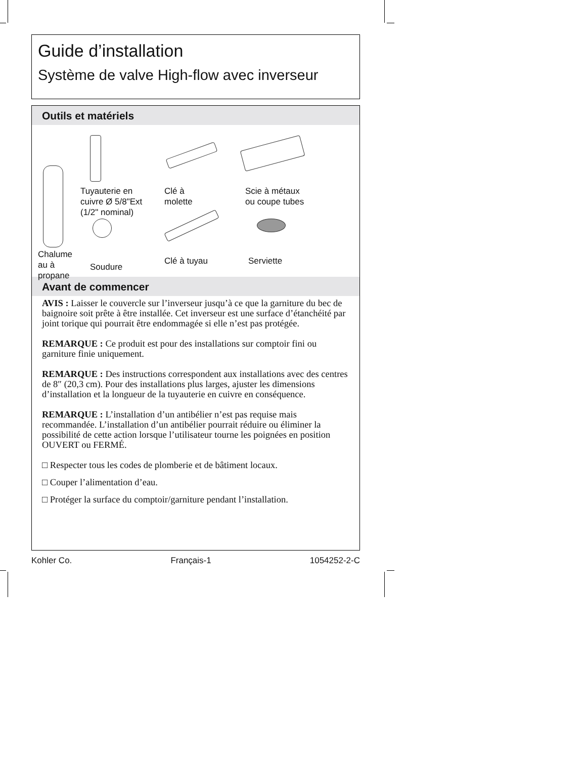Guide d’installation
Système de valve High-flow avec inverseur
Outils et matériels
Tuyauterie en
cuivre Ø 5/8"Ext
(1/2" nominal)
Clé à
molette
Scie à métaux
ou coupe tubes
Chalume
au à
propane
Soudure
Clé à tuyau Serviette
Avant de commencer
AVIS : Laisser le couvercle sur l’inverseur jusqu’à ce que la garniture du bec de baignoire soit prête à être installée. Cet inverseur est une surface d’étanchéité par joint torique qui pourrait être endommagée si elle n’est pas protégée.
REMARQUE : Ce produit est pour des installations sur comptoir fini ou garniture finie uniquement.
REMARQUE : Des instructions correspondent aux installations avec des centres de 8″ (20,3 cm). Pour des installations plus larges, ajuster les dimensions d’installation et la longueur de la tuyauterie en cuivre en conséquence.
REMARQUE : L’installation d’un antibélier n’est pas requise mais recommandée. L’installation d’un antibélier pourrait réduire ou éliminer la possibilité de cette action lorsque l’utilisateur tourne les poignées en position OUVERT ou FERMÉ.
□ Respecter tous les codes de plomberie et de bâtiment locaux.
□ Couper l’alimentation d’eau.
□ Protéger la surface du comptoir/garniture pendant l’installation.
Kohler Co. Français-1 1054252-2-C